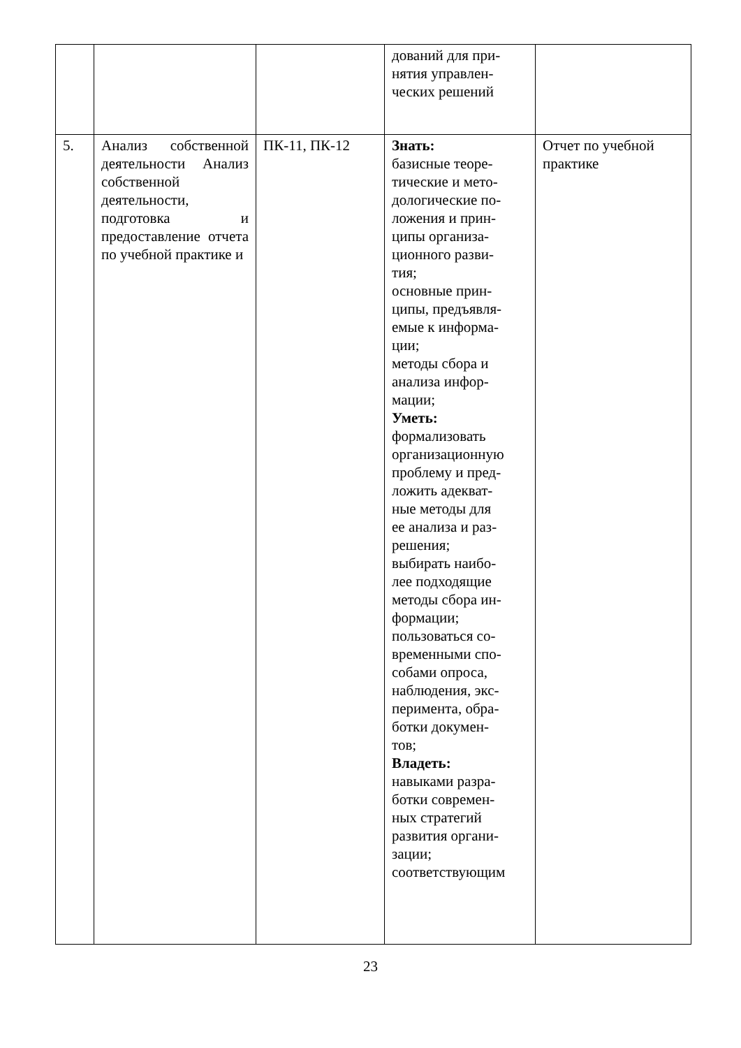| | | | дований для при- нятия управлен- ческих решений | |
| 5. | Анализ собственной деятельности Анализ собственной деятельности, подготовка и предоставление отчета по учебной практике и | ПК-11, ПК-12 | Знать: базисные теоре- тические и мето- дологические по- ложения и прин- ципы организа- ционного разви- тия; основные прин- ципы, предъявля- емые к информа- ции; методы сбора и анализа инфор- мации; Уметь: формализовать организационную проблему и пред- ложить адекват- ные методы для ее анализа и раз- решения; выбирать наибо- лее подходящие методы сбора ин- формации; пользоваться со- временными спо- собами опроса, наблюдения, экс- перимента, обра- ботки докумен- тов; Владеть: навыками разра- ботки современ- ных стратегий развития органи- зации; соответствующим | Отчет по учебной практике |
23